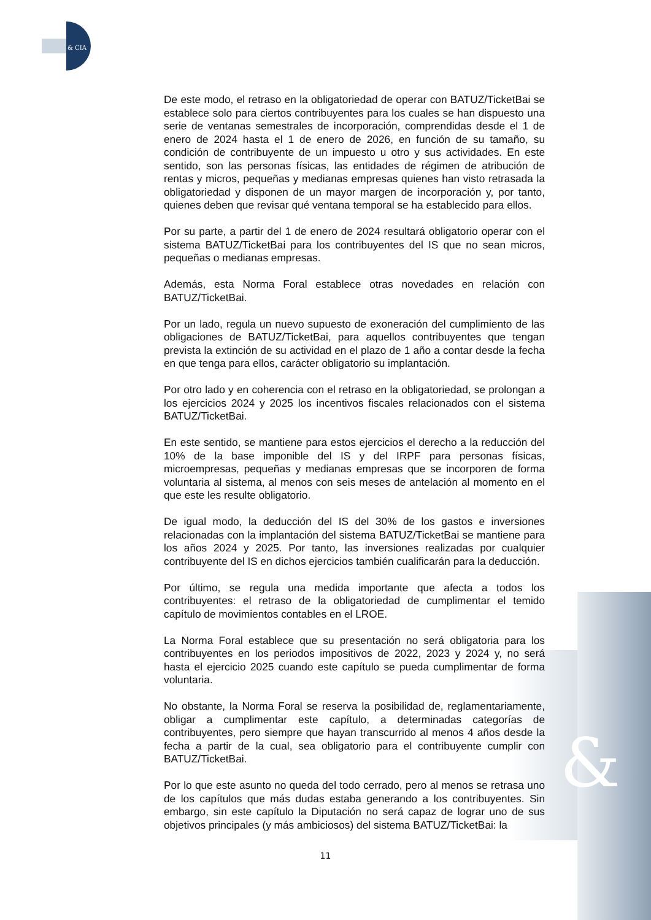& CIA
&
De este modo, el retraso en la obligatoriedad de operar con BATUZ/TicketBai se establece solo para ciertos contribuyentes para los cuales se han dispuesto una serie de ventanas semestrales de incorporación, comprendidas desde el 1 de enero de 2024 hasta el 1 de enero de 2026, en función de su tamaño, su condición de contribuyente de un impuesto u otro y sus actividades. En este sentido, son las personas físicas, las entidades de régimen de atribución de rentas y micros, pequeñas y medianas empresas quienes han visto retrasada la obligatoriedad y disponen de un mayor margen de incorporación y, por tanto, quienes deben que revisar qué ventana temporal se ha establecido para ellos.
Por su parte, a partir del 1 de enero de 2024 resultará obligatorio operar con el sistema BATUZ/TicketBai para los contribuyentes del IS que no sean micros, pequeñas o medianas empresas.
Además, esta Norma Foral establece otras novedades en relación con BATUZ/TicketBai.
Por un lado, regula un nuevo supuesto de exoneración del cumplimiento de las obligaciones de BATUZ/TicketBai, para aquellos contribuyentes que tengan prevista la extinción de su actividad en el plazo de 1 año a contar desde la fecha en que tenga para ellos, carácter obligatorio su implantación.
Por otro lado y en coherencia con el retraso en la obligatoriedad, se prolongan a los ejercicios 2024 y 2025 los incentivos fiscales relacionados con el sistema BATUZ/TicketBai.
En este sentido, se mantiene para estos ejercicios el derecho a la reducción del 10% de la base imponible del IS y del IRPF para personas físicas, microempresas, pequeñas y medianas empresas que se incorporen de forma voluntaria al sistema, al menos con seis meses de antelación al momento en el que este les resulte obligatorio.
De igual modo, la deducción del IS del 30% de los gastos e inversiones relacionadas con la implantación del sistema BATUZ/TicketBai se mantiene para los años 2024 y 2025. Por tanto, las inversiones realizadas por cualquier contribuyente del IS en dichos ejercicios también cualificarán para la deducción.
Por último, se regula una medida importante que afecta a todos los contribuyentes: el retraso de la obligatoriedad de cumplimentar el temido capítulo de movimientos contables en el LROE.
La Norma Foral establece que su presentación no será obligatoria para los contribuyentes en los periodos impositivos de 2022, 2023 y 2024 y, no será hasta el ejercicio 2025 cuando este capítulo se pueda cumplimentar de forma voluntaria.
No obstante, la Norma Foral se reserva la posibilidad de, reglamentariamente, obligar a cumplimentar este capítulo, a determinadas categorías de contribuyentes, pero siempre que hayan transcurrido al menos 4 años desde la fecha a partir de la cual, sea obligatorio para el contribuyente cumplir con BATUZ/TicketBai.
Por lo que este asunto no queda del todo cerrado, pero al menos se retrasa uno de los capítulos que más dudas estaba generando a los contribuyentes. Sin embargo, sin este capítulo la Diputación no será capaz de lograr uno de sus objetivos principales (y más ambiciosos) del sistema BATUZ/TicketBai: la
11